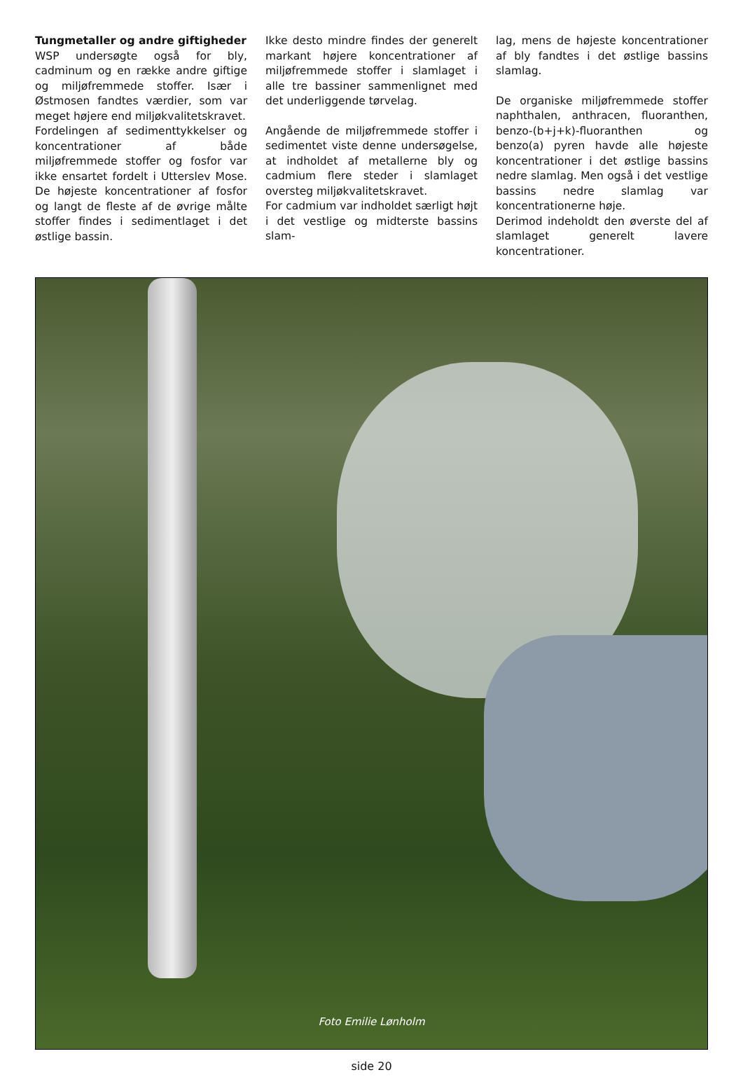Tungmetaller og andre giftigheder
WSP undersøgte også for bly, cadminum og en række andre giftige og miljøfremmede stoffer. Især i Østmosen fandtes værdier, som var meget højere end miljøkvalitetskravet.
Fordelingen af sedimenttykkelser og koncentrationer af både miljøfremmede stoffer og fosfor var ikke ensartet fordelt i Utterslev Mose. De højeste koncentrationer af fosfor og langt de fleste af de øvrige målte stoffer findes i sedimentlaget i det østlige bassin.
Ikke desto mindre findes der generelt markant højere koncentrationer af miljøfremmede stoffer i slamlaget i alle tre bassiner sammenlignet med det underliggende tørvelag.
Angående de miljøfremmede stoffer i sedimentet viste denne undersøgelse, at indholdet af metallerne bly og cadmium flere steder i slamlaget oversteg miljøkvalitetskravet.
For cadmium var indholdet særligt højt i det vestlige og midterste bassins slam-
lag, mens de højeste koncentrationer af bly fandtes i det østlige bassins slamlag.
De organiske miljøfremmede stoffer naphthalen, anthracen, fluoranthen, benzo-(b+j+k)-fluoranthen og benzo(a) pyren havde alle højeste koncentrationer i det østlige bassins nedre slamlag. Men også i det vestlige bassins nedre slamlag var koncentrationerne høje.
Derimod indeholdt den øverste del af slamlaget generelt lavere koncentrationer.
Foto Emilie Lønholm
side 20